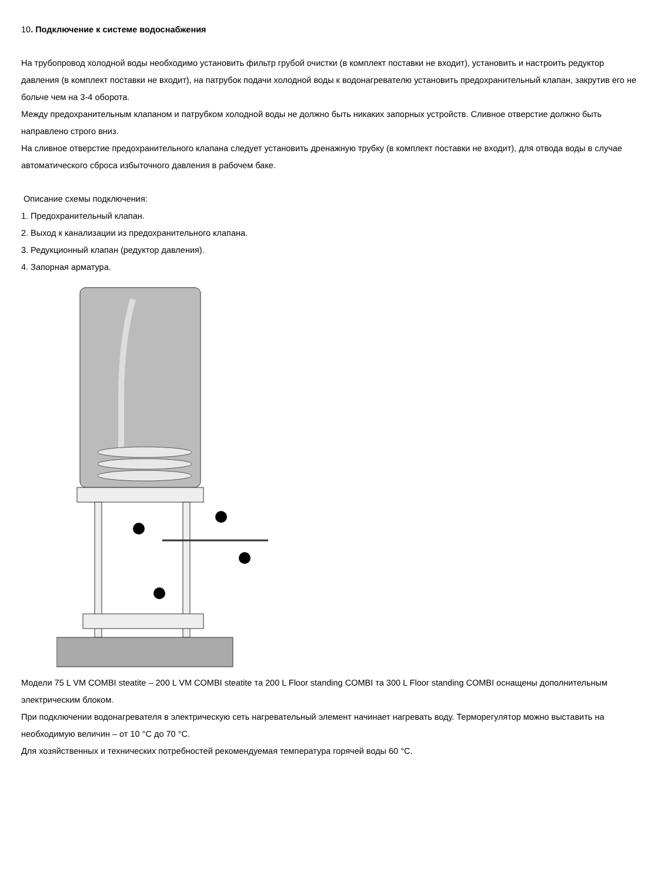10. Подключение к системе водоснабжения
На трубопровод холодной воды необходимо установить фильтр грубой очистки (в комплект поставки не входит), установить и настроить редуктор давления (в комплект поставки не входит), на патрубок подачи холодной воды к водонагревателю установить предохранительный клапан, закрутив его не больче чем на 3-4 оборота.
Между предохранительным клапаном и патрубком холодной воды не должно быть никаких запорных устройств. Сливное отверстие должно быть направлено строго вниз.
На сливное отверстие предохранительного клапана следует установить дренажную трубку (в комплект поставки не входит), для отвода воды в случае автоматического сброса избыточного давления в рабочем баке.
Описание схемы подключения:
1. Предохранительный клапан.
2. Выход к канализации из предохранительного клапана.
3. Редукционный клапан (редуктор давления).
4. Запорная арматура.
Модели 75 L VM COMBI steatite – 200 L VM COMBI steatite та 200 L Floor standing COMBI та 300 L Floor standing COMBI оснащены дополнительным электрическим блоком.
При подключении водонагревателя в электрическую сеть нагревательный элемент начинает нагревать воду. Терморегулятор можно выставить на необходимую величин – от 10 °C до 70 °C.
Для хозяйственных и технических потребностей рекомендуемая температура горячей воды 60 °C.